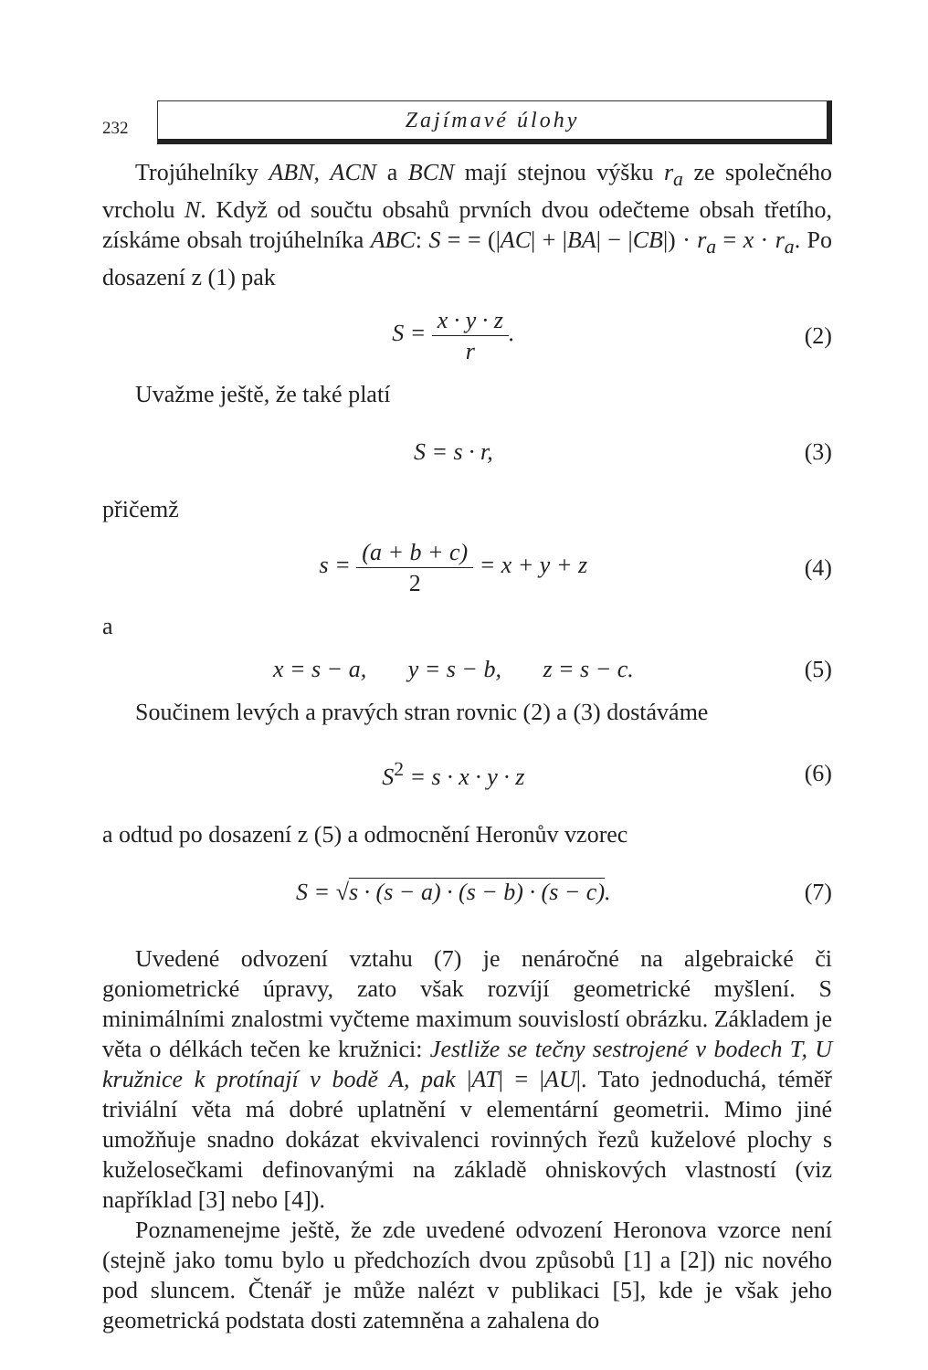232
Zajímavé úlohy
Trojúhelníky ABN, ACN a BCN mají stejnou výšku r<sub>a</sub> ze společného vrcholu N. Když od součtu obsahů prvních dvou odečteme obsah třetího, získáme obsah trojúhelníka ABC: S = = (|AC| + |BA| − |CB|) · r<sub>a</sub> = x · r<sub>a</sub>. Po dosazení z (1) pak
S = x · y · z r. (2)
Uvažme ještě, že také platí
S = s · r, (3)
přičemž
s = (a + b + c) 2 = x + y + z (4)
a
x = s − a, y = s − b, z = s − c.
(5)
Součinem levých a pravých stran rovnic (2) a (3) dostáváme
S<sup>2</sup> = s · x · y · z (6)
a odtud po dosazení z (5) a odmocnění Heronův vzorec
S = √s · (s − a) · (s − b) · (s − c).
(7)
Uvedené odvození vztahu (7) je nenáročné na algebraické či goniometrické úpravy, zato však rozvíjí geometrické myšlení. S minimálními znalostmi vyčteme maximum souvislostí obrázku. Základem je věta o délkách tečen ke kružnici: Jestliže se tečny sestrojené v bodech T, U kružnice k protínají v bodě A, pak |AT| = |AU|. Tato jednoduchá, téměř triviální věta má dobré uplatnění v elementární geometrii. Mimo jiné umožňuje snadno dokázat ekvivalenci rovinných řezů kuželové plochy s kuželosečkami definovanými na základě ohniskových vlastností (viz například [3] nebo [4]).
Poznamenejme ještě, že zde uvedené odvození Heronova vzorce není (stejně jako tomu bylo u předchozích dvou způsobů [1] a [2]) nic nového pod sluncem. Čtenář je může nalézt v publikaci [5], kde je však jeho geometrická podstata dosti zatemněna a zahalena do